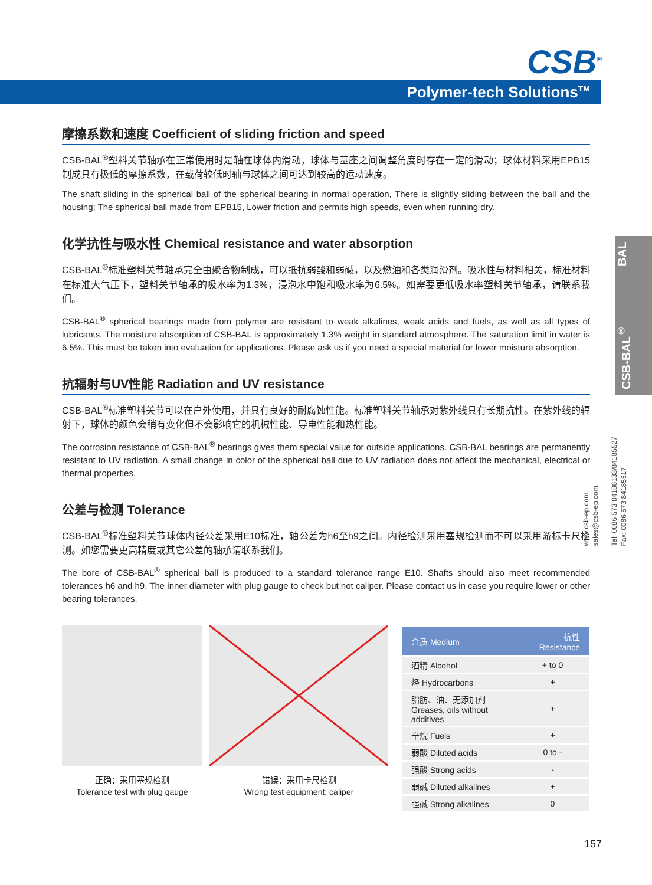CSB<sup>®</sup>
Polymer-tech Solutions<sup>TM</sup>
CSB-BAL<sup>®</sup> BAL
www.csb-ep.com
sales@csb-ep.com
Tel: 0086 573 84186133/84185527
Fax: 0086 573 84185517
摩擦系数和速度 Coefficient of sliding friction and speed
CSB-BAL<sup>®</sup>塑料关节轴承在正常使用时是轴在球体内滑动，球体与基座之间调整角度时存在一定的滑动；球体材料采用EPB15制成具有极低的摩擦系数，在载荷较低时轴与球体之间可达到较高的运动速度。
The shaft sliding in the spherical ball of the spherical bearing in normal operation, There is slightly sliding between the ball and the housing; The spherical ball made from EPB15, Lower friction and permits high speeds, even when running dry.
化学抗性与吸水性 Chemical resistance and water absorption
CSB-BAL<sup>®</sup>标准塑料关节轴承完全由聚合物制成，可以抵抗弱酸和弱碱，以及燃油和各类润滑剂。吸水性与材料相关，标准材料在标准大气压下，塑料关节轴承的吸水率为1.3%，浸泡水中饱和吸水率为6.5%。如需要更低吸水率塑料关节轴承，请联系我们。
CSB-BAL<sup>®</sup> spherical bearings made from polymer are resistant to weak alkalines, weak acids and fuels, as well as all types of lubricants. The moisture absorption of CSB-BAL is approximately 1.3% weight in standard atmosphere. The saturation limit in water is 6.5%. This must be taken into evaluation for applications. Please ask us if you need a special material for lower moisture absorption.
抗辐射与UV性能 Radiation and UV resistance
CSB-BAL<sup>®</sup>标准塑料关节可以在户外使用，并具有良好的耐腐蚀性能。标准塑料关节轴承对紫外线具有长期抗性。在紫外线的辐射下，球体的颜色会稍有变化但不会影响它的机械性能、导电性能和热性能。
The corrosion resistance of CSB-BAL<sup>®</sup> bearings gives them special value for outside applications. CSB-BAL bearings are permanently resistant to UV radiation. A small change in color of the spherical ball due to UV radiation does not affect the mechanical, electrical or thermal properties.
公差与检测 Tolerance
CSB-BAL<sup>®</sup>标准塑料关节球体内径公差采用E10标准，轴公差为h6至h9之间。内径检测采用塞规检测而不可以采用游标卡尺检测。如您需要更高精度或其它公差的轴承请联系我们。
The bore of CSB-BAL<sup>®</sup> spherical ball is produced to a standard tolerance range E10. Shafts should also meet recommended tolerances h6 and h9. The inner diameter with plug gauge to check but not caliper. Please contact us in case you require lower or other bearing tolerances.
正确：采用塞规检测
Tolerance test with plug gauge
错误：采用卡尺检测
Wrong test equipment; caliper
| 介质 Medium | 抗性 Resistance |
| --- | --- |
| 酒精 Alcohol | + to 0 |
| 烃 Hydrocarbons | + |
| 脂肪、油、无添加剂 Greases, oils without additives | + |
| 辛烷 Fuels | + |
| 弱酸 Diluted acids | 0 to - |
| 强酸 Strong acids | - |
| 弱碱 Diluted alkalines | + |
| 强碱 Strong alkalines | 0 |
157